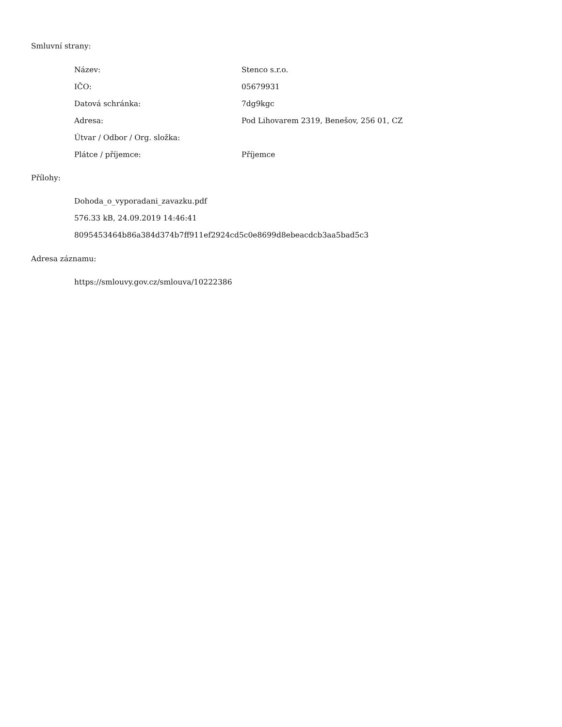Smluvní strany:
| Název: | Stenco s.r.o. |
| IČO: | 05679931 |
| Datová schránka: | 7dg9kgc |
| Adresa: | Pod Lihovarem 2319, Benešov, 256 01, CZ |
| Útvar / Odbor / Org. složka: | |
| Plátce / příjemce: | Příjemce |
Přílohy:
Dohoda_o_vyporadani_zavazku.pdf
576.33 kB, 24.09.2019 14:46:41
8095453464b86a384d374b7ff911ef2924cd5c0e8699d8ebeacdcb3aa5bad5c3
Adresa záznamu:
https://smlouvy.gov.cz/smlouva/10222386